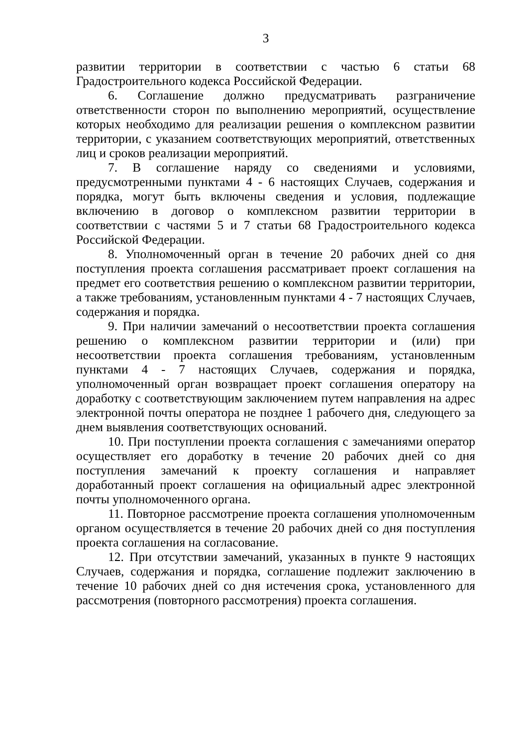3
развитии территории в соответствии с частью 6 статьи 68 Градостроительного кодекса Российской Федерации.
6. Соглашение должно предусматривать разграничение ответственности сторон по выполнению мероприятий, осуществление которых необходимо для реализации решения о комплексном развитии территории, с указанием соответствующих мероприятий, ответственных лиц и сроков реализации мероприятий.
7. В соглашение наряду со сведениями и условиями, предусмотренными пунктами 4 - 6 настоящих Случаев, содержания и порядка, могут быть включены сведения и условия, подлежащие включению в договор о комплексном развитии территории в соответствии с частями 5 и 7 статьи 68 Градостроительного кодекса Российской Федерации.
8. Уполномоченный орган в течение 20 рабочих дней со дня поступления проекта соглашения рассматривает проект соглашения на предмет его соответствия решению о комплексном развитии территории, а также требованиям, установленным пунктами 4 - 7 настоящих Случаев, содержания и порядка.
9. При наличии замечаний о несоответствии проекта соглашения решению о комплексном развитии территории и (или) при несоответствии проекта соглашения требованиям, установленным пунктами 4 - 7 настоящих Случаев, содержания и порядка, уполномоченный орган возвращает проект соглашения оператору на доработку с соответствующим заключением путем направления на адрес электронной почты оператора не позднее 1 рабочего дня, следующего за днем выявления соответствующих оснований.
10. При поступлении проекта соглашения с замечаниями оператор осуществляет его доработку в течение 20 рабочих дней со дня поступления замечаний к проекту соглашения и направляет доработанный проект соглашения на официальный адрес электронной почты уполномоченного органа.
11. Повторное рассмотрение проекта соглашения уполномоченным органом осуществляется в течение 20 рабочих дней со дня поступления проекта соглашения на согласование.
12. При отсутствии замечаний, указанных в пункте 9 настоящих Случаев, содержания и порядка, соглашение подлежит заключению в течение 10 рабочих дней со дня истечения срока, установленного для рассмотрения (повторного рассмотрения) проекта соглашения.